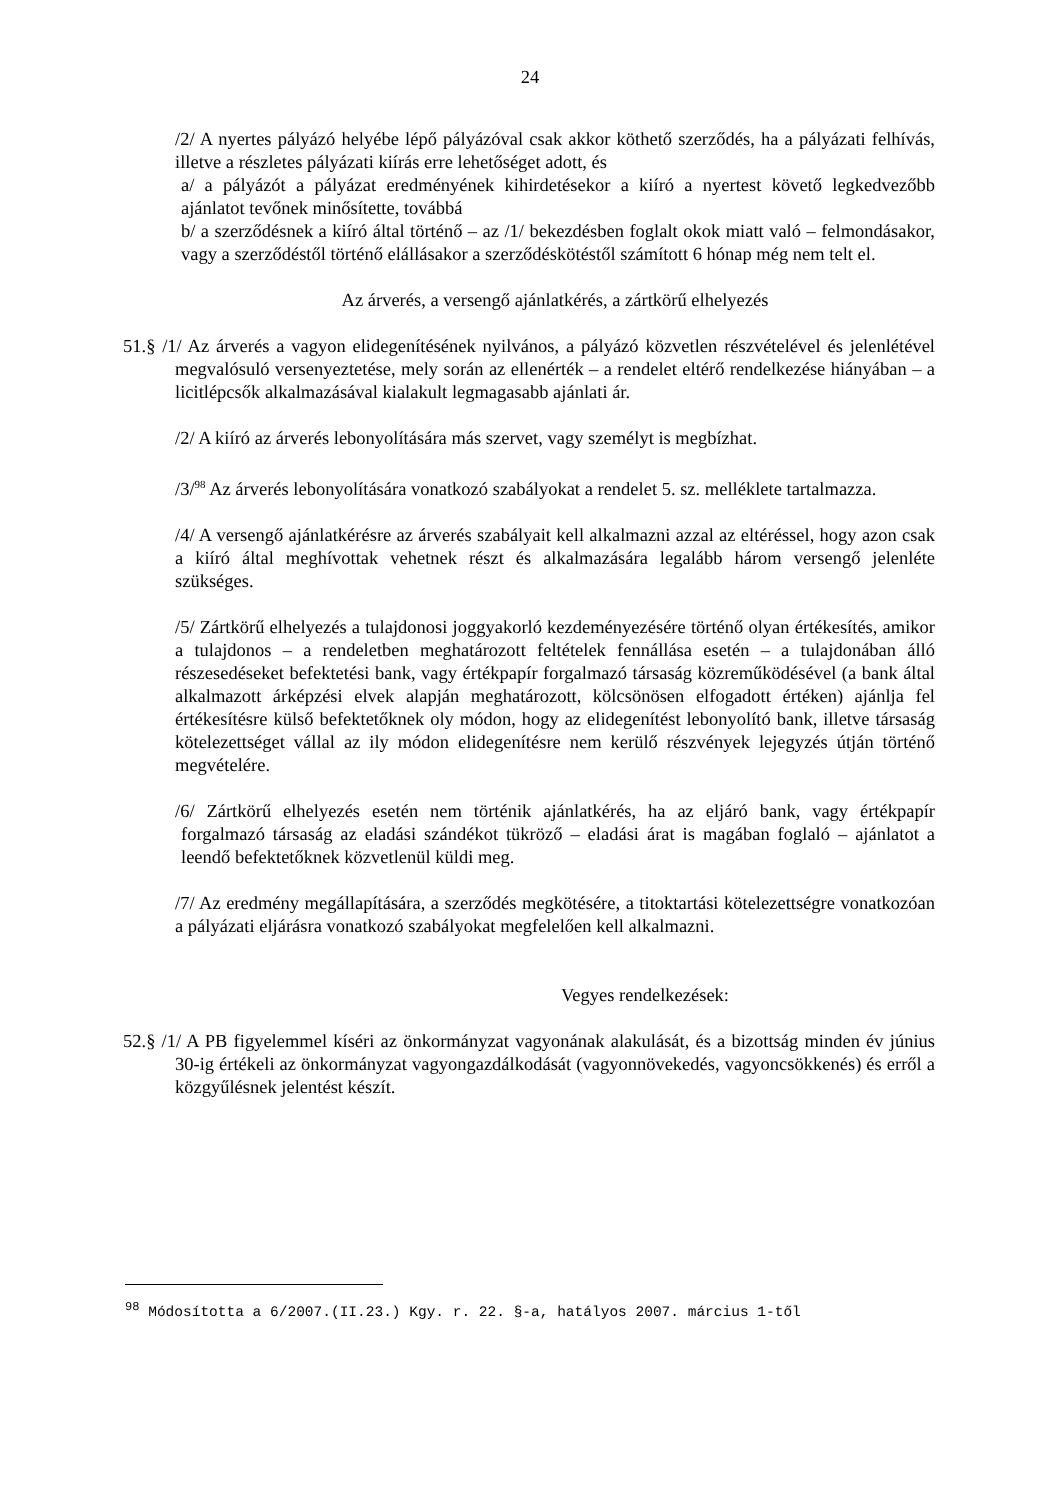24
/2/ A nyertes pályázó helyébe lépő pályázóval csak akkor köthető szerződés, ha a pályázati felhívás, illetve a részletes pályázati kiírás erre lehetőséget adott, és
a/ a pályázót a pályázat eredményének kihirdetésekor a kiíró a nyertest követő legkedvezőbb ajánlatot tevőnek minősítette, továbbá
b/ a szerződésnek a kiíró által történő – az /1/ bekezdésben foglalt okok miatt való – felmondásakor, vagy a szerződéstől történő elállásakor a szerződéskötéstől számított 6 hónap még nem telt el.
Az árverés, a versengő ajánlatkérés, a zártkörű elhelyezés
51.§ /1/ Az árverés a vagyon elidegenítésének nyilvános, a pályázó közvetlen részvételével és jelenlétével megvalósuló versenyeztetése, mely során az ellenérték – a rendelet eltérő rendelkezése hiányában – a licitlépcsők alkalmazásával kialakult legmagasabb ajánlati ár.
/2/ A kiíró az árverés lebonyolítására más szervet, vagy személyt is megbízhat.
/3/<sup>98</sup> Az árverés lebonyolítására vonatkozó szabályokat a rendelet 5. sz. melléklete tartalmazza.
/4/ A versengő ajánlatkérésre az árverés szabályait kell alkalmazni azzal az eltéréssel, hogy azon csak a kiíró által meghívottak vehetnek részt és alkalmazására legalább három versengő jelenléte szükséges.
/5/ Zártkörű elhelyezés a tulajdonosi joggyakorló kezdeményezésére történő olyan értékesítés, amikor a tulajdonos – a rendeletben meghatározott feltételek fennállása esetén – a tulajdonában álló részesedéseket befektetési bank, vagy értékpapír forgalmazó társaság közreműködésével (a bank által alkalmazott árképzési elvek alapján meghatározott, kölcsönösen elfogadott értéken) ajánlja fel értékesítésre külső befektetőknek oly módon, hogy az elidegenítést lebonyolító bank, illetve társaság kötelezettséget vállal az ily módon elidegenítésre nem kerülő részvények lejegyzés útján történő megvételére.
/6/ Zártkörű elhelyezés esetén nem történik ajánlatkérés, ha az eljáró bank, vagy értékpapír forgalmazó társaság az eladási szándékot tükröző – eladási árat is magában foglaló – ajánlatot a leendő befektetőknek közvetlenül küldi meg.
/7/ Az eredmény megállapítására, a szerződés megkötésére, a titoktartási kötelezettségre vonatkozóan a pályázati eljárásra vonatkozó szabályokat megfelelően kell alkalmazni.
Vegyes rendelkezések:
52.§ /1/ A PB figyelemmel kíséri az önkormányzat vagyonának alakulását, és a bizottság minden év június 30-ig értékeli az önkormányzat vagyongazdálkodását (vagyonnövekedés, vagyoncsökkenés) és erről a közgyűlésnek jelentést készít.
<sup>98</sup> Módosította a 6/2007.(II.23.) Kgy. r. 22. §-a, hatályos 2007. március 1-től